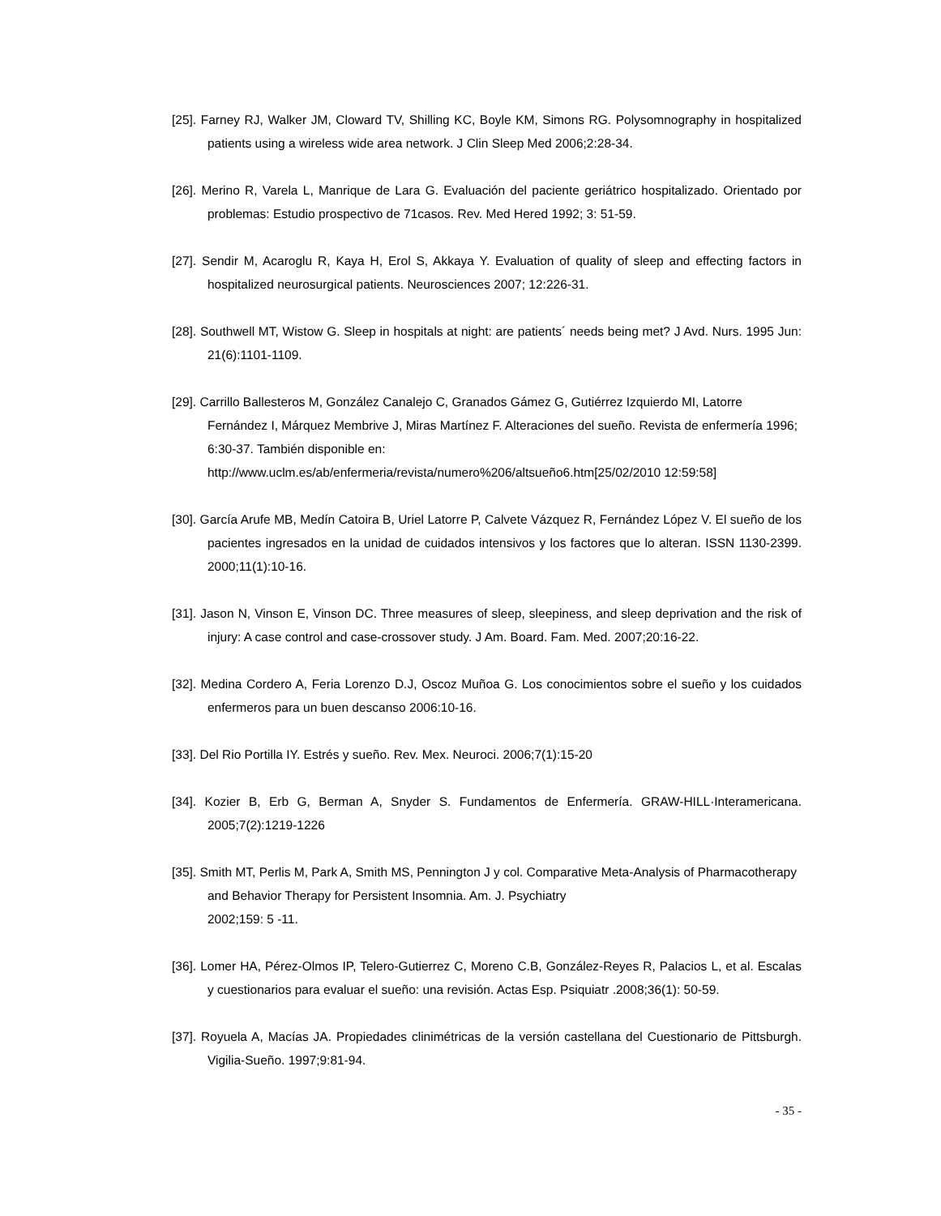[25]. Farney RJ, Walker JM, Cloward TV, Shilling KC, Boyle KM, Simons RG. Polysomnography in hospitalized patients using a wireless wide area network. J Clin Sleep Med 2006;2:28-34.
[26]. Merino R, Varela L, Manrique de Lara G. Evaluación del paciente geriátrico hospitalizado. Orientado por problemas: Estudio prospectivo de 71casos. Rev. Med Hered 1992; 3: 51-59.
[27]. Sendir M, Acaroglu R, Kaya H, Erol S, Akkaya Y. Evaluation of quality of sleep and effecting factors in hospitalized neurosurgical patients. Neurosciences 2007; 12:226-31.
[28]. Southwell MT, Wistow G. Sleep in hospitals at night: are patients´ needs being met? J Avd. Nurs. 1995 Jun: 21(6):1101-1109.
[29]. Carrillo Ballesteros M, González Canalejo C, Granados Gámez G, Gutiérrez Izquierdo MI, Latorre Fernández I, Márquez Membrive J, Miras Martínez F. Alteraciones del sueño. Revista de enfermería 1996; 6:30-37. También disponible en:
http://www.uclm.es/ab/enfermeria/revista/numero%206/altsueño6.htm[25/02/2010 12:59:58]
[30]. García Arufe MB, Medín Catoira B, Uriel Latorre P, Calvete Vázquez R, Fernández López V. El sueño de los pacientes ingresados en la unidad de cuidados intensivos y los factores que lo alteran. ISSN 1130-2399. 2000;11(1):10-16.
[31]. Jason N, Vinson E, Vinson DC. Three measures of sleep, sleepiness, and sleep deprivation and the risk of injury: A case control and case-crossover study. J Am. Board. Fam. Med. 2007;20:16-22.
[32]. Medina Cordero A, Feria Lorenzo D.J, Oscoz Muñoa G. Los conocimientos sobre el sueño y los cuidados enfermeros para un buen descanso 2006:10-16.
[33]. Del Rio Portilla IY. Estrés y sueño. Rev. Mex. Neuroci. 2006;7(1):15-20
[34]. Kozier B, Erb G, Berman A, Snyder S. Fundamentos de Enfermería. GRAW-HILL·Interamericana. 2005;7(2):1219-1226
[35]. Smith MT, Perlis M, Park A, Smith MS, Pennington J y col. Comparative Meta-Analysis of Pharmacotherapy and Behavior Therapy for Persistent Insomnia. Am. J. Psychiatry
2002;159: 5 -11.
[36]. Lomer HA, Pérez-Olmos IP, Telero-Gutierrez C, Moreno C.B, González-Reyes R, Palacios L, et al. Escalas y cuestionarios para evaluar el sueño: una revisión. Actas Esp. Psiquiatr .2008;36(1): 50-59.
[37]. Royuela A, Macías JA. Propiedades clinimétricas de la versión castellana del Cuestionario de Pittsburgh. Vigilia-Sueño. 1997;9:81-94.
- 35 -